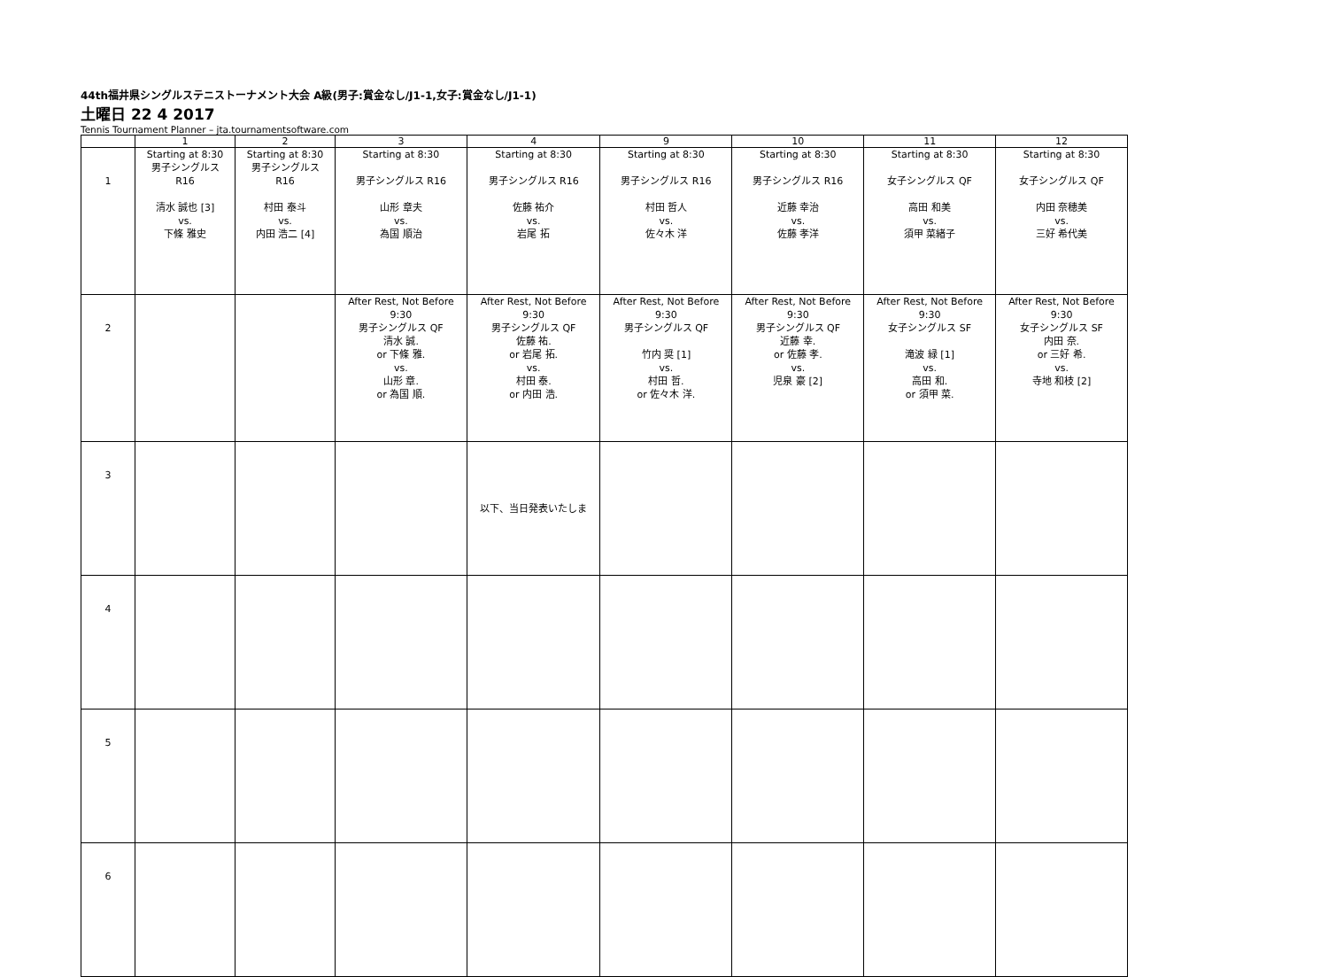44th福井県シングルステニストーナメント大会 A級(男子:賞金なし/J1-1,女子:賞金なし/J1-1)
土曜日 22 4 2017
Tennis Tournament Planner – jta.tournamentsoftware.com
| | 1 | 2 | 3 | 4 | 9 | 10 | 11 | 12 |
| --- | --- | --- | --- | --- | --- | --- | --- | --- |
| 1 | Starting at 8:30 男子シングルス R16 清水 誠也 [3] vs. 下條 雅史 | Starting at 8:30 男子シングルス R16 村田 泰斗 vs. 内田 浩二 [4] | Starting at 8:30 男子シングルス R16 山形 章夫 vs. 為国 順治 | Starting at 8:30 男子シングルス R16 佐藤 祐介 vs. 岩尾 拓 | Starting at 8:30 男子シングルス R16 村田 哲人 vs. 佐々木 洋 | Starting at 8:30 男子シングルス R16 近藤 幸治 vs. 佐藤 孝洋 | Starting at 8:30 女子シングルス QF 高田 和美 vs. 須甲 菜緒子 | Starting at 8:30 女子シングルス QF 内田 奈穂美 vs. 三好 希代美 |
| 2 | | | After Rest, Not Before 9:30 男子シングルス QF 清水 誠. or 下條 雅. vs. 山形 章. or 為国 順. | After Rest, Not Before 9:30 男子シングルス QF 佐藤 祐. or 岩尾 拓. vs. 村田 泰. or 内田 浩. | After Rest, Not Before 9:30 男子シングルス QF 竹内 奨 [1] vs. 村田 哲. or 佐々木 洋. | After Rest, Not Before 9:30 男子シングルス QF 近藤 幸. or 佐藤 孝. vs. 児泉 豪 [2] | After Rest, Not Before 9:30 女子シングルス SF 滝波 緑 [1] vs. 高田 和. or 須甲 菜. | After Rest, Not Before 9:30 女子シングルス SF 内田 奈. or 三好 希. vs. 寺地 和枝 [2] |
| 3 | | | | 以下、当日発表いたしま | | | | |
| 4 | | | | | | | | |
| 5 | | | | | | | | |
| 6 | | | | | | | | |